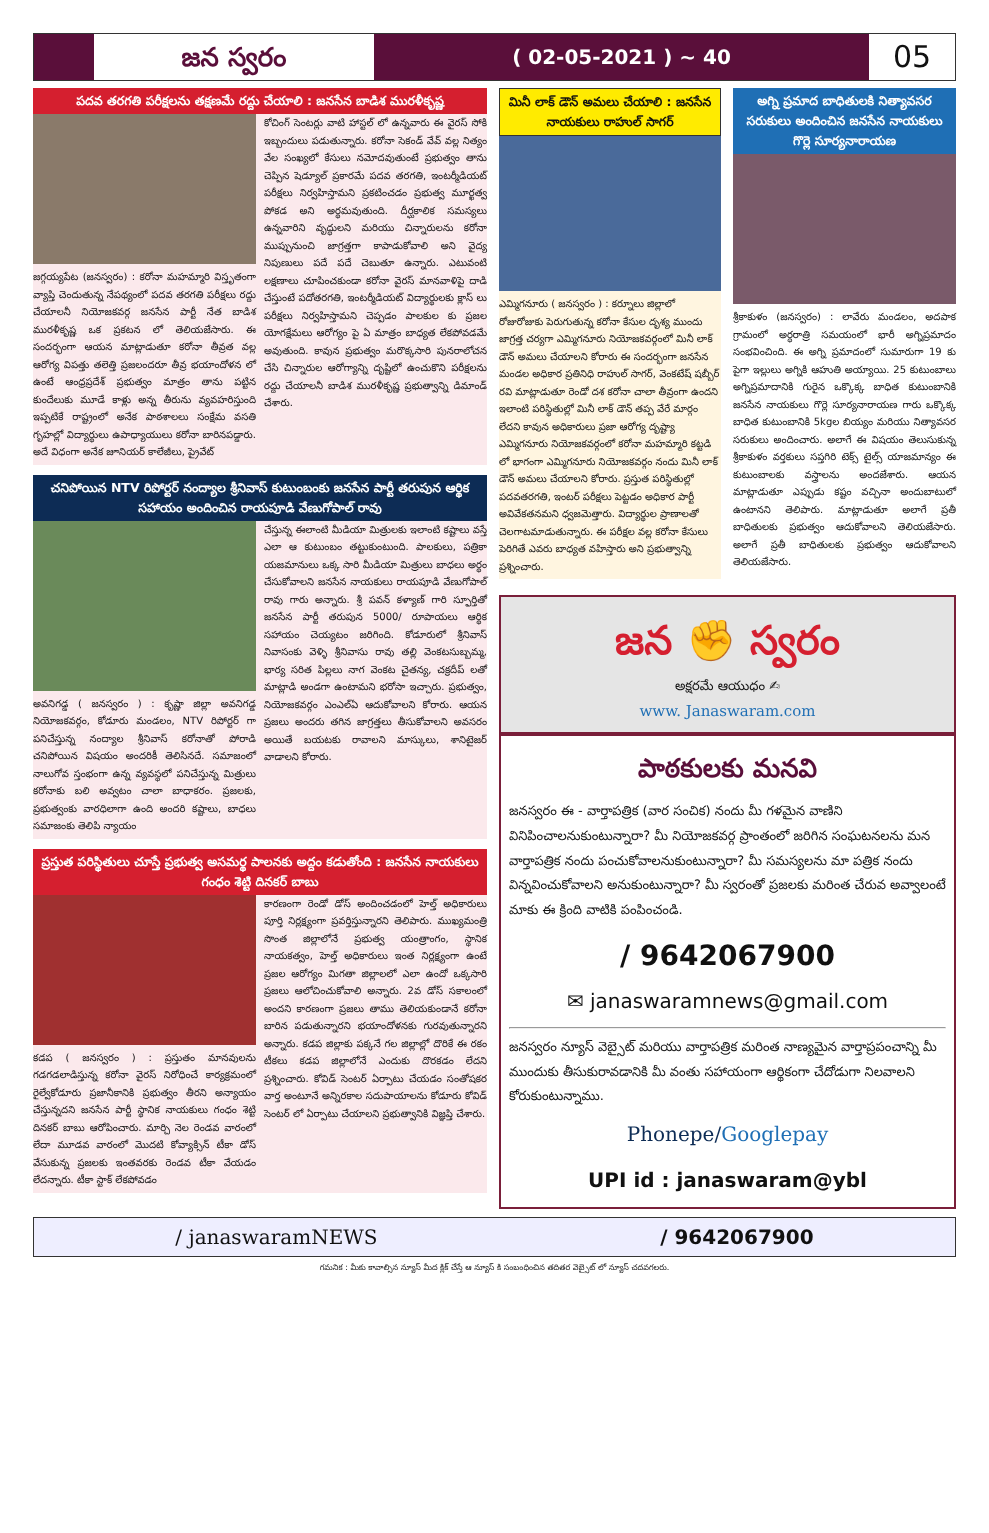జన స్వరం
( 02-05-2021 ) ~ 40
05
పదవ తరగతి పరీక్షలను తక్షణమే రద్దు చేయాలి : జనసేన బాడిశ మురళీకృష్ణ
జగ్గయ్యపేట (జనస్వరం) : కరోనా మహమ్మారి విస్తృతంగా వ్యాప్తి చెందుతున్న నేపథ్యంలో పదవ తరగతి పరీక్షలు రద్దు చేయాలనీ నియోజకవర్గ జనసేన పార్టీ నేత బాడిశ మురళీకృష్ణ ఒక ప్రకటన లో తెలియజేసారు. ఈ సందర్భంగా ఆయన మాట్లాడుతూ కరోనా తీవ్రత వల్ల ఆరోగ్య విపత్తు తలెత్తి ప్రజలందరూ తీవ్ర భయాందోళన లో ఉంటే ఆంధ్రప్రదేశ్ ప్రభుత్వం మాత్రం తాను పట్టిన కుందేలుకు మూడే కాళ్లు అన్న తీరును వ్యవహరిస్తుంది ఇప్పటికే రాష్ట్రంలో అనేక పాఠశాలలు సంక్షేమ వసతి గృహల్లో విద్యార్థులు ఉపాధ్యాయులు కరోనా బారినపడ్డారు. అదే విధంగా అనేక జూనియర్ కాలేజీలు, ప్రైవేట్
కోచింగ్ సెంటర్లు వాటి హాస్టల్ లో ఉన్నవారు ఈ వైరస్ సోకి ఇబ్బందులు పడుతున్నారు. కరోనా సెకండ్ వేవ్ వల్ల నిత్యం వేల సంఖ్యలో కేసులు నమోదవుతుంటే ప్రభుత్వం తాను చెప్పిన షెడ్యూల్ ప్రకారమే పదవ తరగతి, ఇంటర్మీడియట్ పరీక్షలు నిర్వహిస్తామని ప్రకటించడం ప్రభుత్వ మూర్ఖత్వ పోకడ అని అర్థమవుతుంది. దీర్ఘకాలిక సమస్యలు ఉన్నవారిని వృద్ధులని మరియు చిన్నారులను కరోనా ముప్పునుంచి జాగ్రత్తగా కాపాడుకోవాలి అని వైద్య నిపుణులు పదే పదే చెబుతూ ఉన్నారు. ఎటువంటి లక్షణాలు చూపించకుండా కరోనా వైరస్ మానవాళిపై దాడి చేస్తుంటే పదోతరగతి, ఇంటర్మీడియట్ విద్యార్థులకు క్లాస్ లు పరీక్షలు నిర్వహిస్తామని చెప్పడం పాలకుల కు ప్రజల యోగక్షేమలు ఆరోగ్యం పై ఏ మాత్రం బాధ్యత లేకపోవడమే అవుతుంది. కావున ప్రభుత్వం మరొక్కసారి పునరాలోచన చేసి చిన్నారుల ఆరోగ్యాన్ని దృష్టిలో ఉంచుకొని పరీక్షలను రద్దు చేయాలనీ బాడిశ మురళీకృష్ణ ప్రభుత్వాన్ని డిమాండ్ చేశారు.
చనిపోయిన NTV రిపోర్టర్ నంద్యాల శ్రీనివాస్ కుటుంబంకు జనసేన పార్టీ తరుపున ఆర్థిక సహాయం అందించిన రాయపూడి వేణుగోపాల్ రావు
అవనిగడ్డ ( జనస్వరం ) : కృష్ణా జిల్లా అవనిగడ్డ నియోజకవర్గం, కోడూరు మండలం, NTV రిపోర్టర్ గా పనిచేస్తున్న నంద్యాల శ్రీనివాస్ కరోనాతో పోరాడి చనిపోయిన విషయం అందరికీ తెలిసినదే. సమాజంలో నాలుగోవ స్తంభంగా ఉన్న వ్యవస్థలో పనిచేస్తున్న మిత్రులు కరోనాకు బలి అవ్వటం చాలా బాధాకరం. ప్రజలకు, ప్రభుత్వంకు వారధిలాగా ఉంది అందరి కష్టాలు, బాధలు సమాజంకు తెలిపి న్యాయం
చేస్తున్న ఈలాంటి మీడియా మిత్రులకు ఇలాంటి కష్టాలు వస్తే ఎలా ఆ కుటుంబం తట్టుకుంటుంది. పాలకులు, పత్రికా యజమానులు ఒక్క సారి మీడియా మిత్రులు బాధలు అర్థం చేసుకోవాలని జనసేన నాయకులు రాయపూడి వేణుగోపాల్ రావు గారు అన్నారు. శ్రీ పవన్ కళ్యాణ్ గారి స్ఫూర్తితో జనసేన పార్టీ తరుపున 5000/ రూపాయలు ఆర్థిక సహాయం చెయ్యటం జరిగింది. కోడూరులో శ్రీనివాస్ నివాసంకు వెళ్ళి శ్రీనివాసు రావు తల్లి వెంకటసుబ్బమ్మ, భార్య సరిత పిల్లలు నాగ వెంకట చైతన్య, చక్రదీప్ లతో మాట్లాడి అండగా ఉంటామని భరోసా ఇచ్చారు. ప్రభుత్వం, నియోజకవర్గం ఎంఎల్ఏ ఆదుకోవాలని కోరారు. ఆయన ప్రజలు అందరు తగిన జాగ్రత్తలు తీసుకోవాలని అవసరం అయితే బయటకు రావాలని మాస్కులు, శానిటైజర్ వాడాలని కోరారు.
ప్రస్తుత పరిస్థితులు చూస్తే ప్రభుత్వ అసమర్థ పాలనకు అద్దం కడుతోంది : జనసేన నాయకులు గంధం శెట్టి దినకర్ బాబు
కడప ( జనస్వరం ) : ప్రస్తుతం మానవులను గడగడలాడిస్తున్న కరోనా వైరస్ నిరోధించే కార్యక్రమంలో రైల్వేకోడూరు ప్రజానీకానికి ప్రభుత్వం తీరని అన్యాయం చేస్తున్నదని జనసేన పార్టీ స్థానిక నాయకులు గంధం శెట్టి దినకర్ బాబు ఆరోపించారు. మార్చి నెల రెండవ వారంలో లేదా మూడవ వారంలో మొదటి కోవ్యాక్సిన్ టీకా డోస్ వేసుకున్న ప్రజలకు ఇంతవరకు రెండవ టీకా వేయడం లేదన్నారు. టీకా స్టాక్ లేకపోవడం
కారణంగా రెండో డోస్ అందించడంలో హెల్త్ అధికారులు పూర్తి నిర్లక్ష్యంగా ప్రవర్తిస్తున్నారని తెలిపారు. ముఖ్యమంత్రి సొంత జిల్లాలోనే ప్రభుత్వ యంత్రాంగం, స్థానిక నాయకత్వం, హెల్త్ అధికారులు ఇంత నిర్లక్ష్యంగా ఉంటే ప్రజల ఆరోగ్యం మిగతా జిల్లాలలో ఎలా ఉందో ఒక్కసారి ప్రజలు ఆలోచించుకోవాలి అన్నారు. 2వ డోస్ సకాలంలో అందని కారణంగా ప్రజలు తాము తెలియకుండానే కరోనా బారిన పడుతున్నారని భయాందోళనకు గురవుతున్నారని అన్నారు. కడప జిల్లాకు పక్కనే గల జిల్లాల్లో దొరికే ఈ రకం టీకలు కడప జిల్లాలోనే ఎందుకు దొరకడం లేదని ప్రశ్నించారు. కోవిడ్ సెంటర్ ఏర్పాటు చేయడం సంతోషకర వార్త అంటూనే అన్నిరకాల సదుపాయాలను కోడూరు కోవిడ్ సెంటర్ లో ఏర్పాటు చేయాలని ప్రభుత్వానికి విజ్ఞప్తి చేశారు.
మినీ లాక్ డౌన్ అమలు చేయాలి : జనసేన నాయకులు రాహుల్ సాగర్
ఎమ్మిగనూరు ( జనస్వరం ) : కర్నూలు జిల్లాలో రోజురోజుకు పెరుగుతున్న కరోనా కేసుల దృశ్య ముందు జాగ్రత్త చర్యగా ఎమ్మిగనూరు నియోజకవర్గంలో మినీ లాక్ డౌన్ అమలు చేయాలని కోరారు ఈ సందర్భంగా జనసేన మండల అధికార ప్రతినిధి రాహుల్ సాగర్, వెంకటేష్ షబ్బీర్ రవి మాట్లాడుతూ రెండో దశ కరోనా చాలా తీవ్రంగా ఉందని ఇలాంటి పరిస్థితుల్లో మినీ లాక్ డౌన్ తప్ప వేరే మార్గం లేదని కావున అధికారులు ప్రజా ఆరోగ్య దృష్ట్యా ఎమ్మిగనూరు నియోజకవర్గంలో కరోనా మహమ్మారి కట్టడి లో భాగంగా ఎమ్మిగనూరు నియోజకవర్గం నందు మినీ లాక్ డౌన్ అమలు చేయాలని కోరారు. ప్రస్తుత పరిస్థితుల్లో పదవతరగతి, ఇంటర్ పరీక్షలు పెట్టడం అధికార పార్టీ అవివేకతనమని ధ్వజమెత్తారు. విద్యార్థుల ప్రాణాలతో చెలగాటమాడుతున్నారు. ఈ పరీక్షల వల్ల కరోనా కేసులు పెరిగితే ఎవరు బాధ్యత వహిస్తారు అని ప్రభుత్వాన్ని ప్రశ్నించారు.
అగ్ని ప్రమాద బాధితులకి నిత్యావసర సరుకులు అందించిన జనసేన నాయకులు గొర్లె సూర్యనారాయణ
శ్రీకాకుళం (జనస్వరం) : లావేరు మండలం, అదపాక గ్రామంలో అర్ధరాత్రి సమయంలో భారీ అగ్నిప్రమాదం సంభవించింది. ఈ అగ్ని ప్రమాదంలో సుమారుగా 19 కు పైగా ఇల్లులు అగ్నికి ఆహుతి అయ్యాయి. 25 కుటుంబాలు అగ్నిప్రమాదానికి గురైన ఒక్కొక్క బాధిత కుటుంబానికి జనసేన నాయకులు గొర్లె సూర్యనారాయణ గారు ఒక్కొక్క బాధిత కుటుంబానికి 5kgల బియ్యం మరియు నిత్యావసర సరుకులు అందించారు. అలాగే ఈ విషయం తెలుసుకున్న శ్రీకాకుళం వర్తకులు సప్తగిరి టెక్స్ టైల్స్ యాజమాన్యం ఈ కుటుంబాలకు వస్త్రాలను అందజేశారు. ఆయన మాట్లాడుతూ ఎప్పుడు కష్టం వచ్చినా అందుబాటులో ఉంటానని తెలిపారు. మాట్లాడుతూ అలాగే ప్రతీ బాధితులకు ప్రభుత్వం ఆదుకోవాలని తెలియజేసారు. అలాగే ప్రతీ బాధితులకు ప్రభుత్వం ఆదుకోవాలని తెలియజేసారు.
జన ✊ స్వరం
అక్షరమే ఆయుధం ✍
www. Janaswaram.com
పాఠకులకు మనవి
జనస్వరం ఈ - వార్తాపత్రిక (వార సంచిక) నందు మీ గళమైన వాణిని వినిపించాలనుకుంటున్నారా? మీ నియోజకవర్గ ప్రాంతంలో జరిగిన సంఘటనలను మన వార్తాపత్రిక నందు పంచుకోవాలనుకుంటున్నారా? మీ సమస్యలను మా పత్రిక నందు విన్నవించుకోవాలని అనుకుంటున్నారా? మీ స్వరంతో ప్రజలకు మరింత చేరువ అవ్వాలంటే మాకు ఈ క్రింది వాటికి పంపించండి.
/ 9642067900
✉ janaswaramnews@gmail.com
జనస్వరం న్యూస్ వెబ్సైట్ మరియు వార్తాపత్రిక మరింత నాణ్యమైన వార్తాప్రపంచాన్ని మీ ముందుకు తీసుకురావడానికి మీ వంతు సహాయంగా ఆర్థికంగా చేదోడుగా నిలవాలని కోరుకుంటున్నాము.
Phonepe/Googlepay
UPI id : janaswaram@ybl
/ janaswaramNEWS / 9642067900
గమనిక : మీకు కావాల్సిన న్యూస్ మీద క్లిక్ చేస్తే ఆ న్యూస్ కి సంబంధించిన తదితర వెబ్సైట్ లో న్యూస్ చదవగలరు.